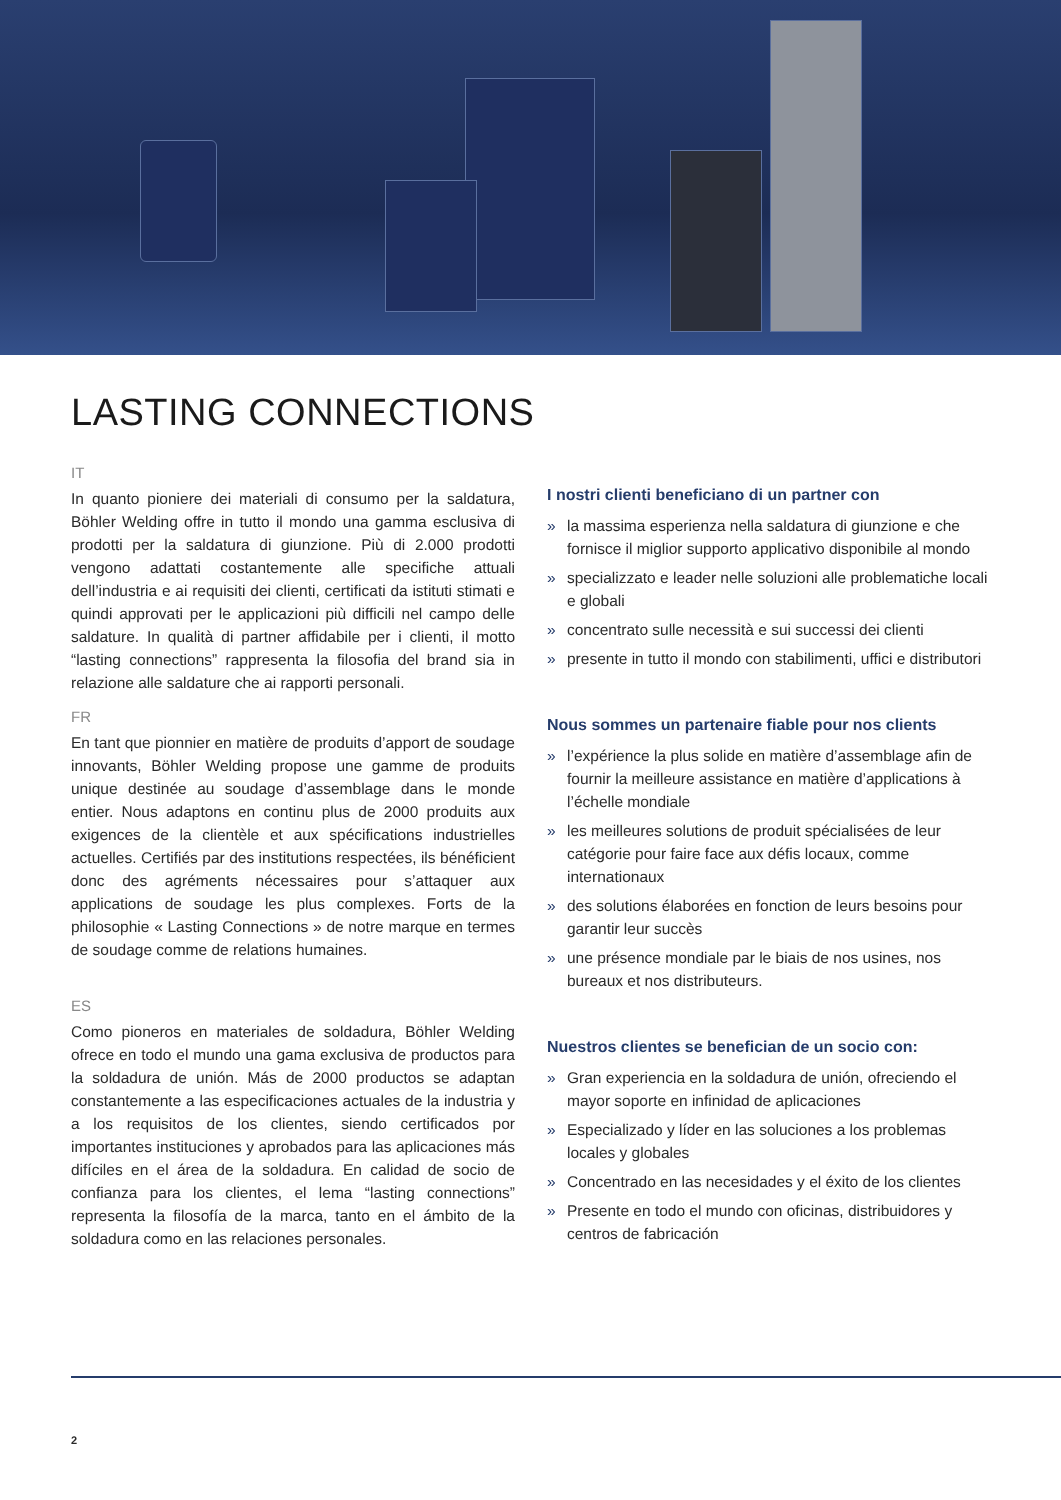LASTING CONNECTIONS
IT
In quanto pioniere dei materiali di consumo per la saldatura, Böhler Welding offre in tutto il mondo una gamma esclusiva di prodotti per la saldatura di giunzione. Più di 2.000 prodotti vengono adattati costantemente alle specifiche attuali dell’industria e ai requisiti dei clienti, certificati da istituti stimati e quindi approvati per le applicazioni più difficili nel campo delle saldature. In qualità di partner affidabile per i clienti, il motto “lasting connections” rappresenta la filosofia del brand sia in relazione alle saldature che ai rapporti personali.
FR
En tant que pionnier en matière de produits d’apport de soudage innovants, Böhler Welding propose une gamme de produits unique destinée au soudage d’assemblage dans le monde entier. Nous adaptons en continu plus de 2000 produits aux exigences de la clientèle et aux spécifications industrielles actuelles. Certifiés par des institutions respectées, ils bénéficient donc des agréments nécessaires pour s’attaquer aux applications de soudage les plus complexes. Forts de la philosophie « Lasting Connections » de notre marque en termes de soudage comme de relations humaines.
ES
Como pioneros en materiales de soldadura, Böhler Welding ofrece en todo el mundo una gama exclusiva de productos para la soldadura de unión. Más de 2000 productos se adaptan constantemente a las especificaciones actuales de la industria y a los requisitos de los clientes, siendo certificados por importantes instituciones y aprobados para las aplicaciones más difíciles en el área de la soldadura. En calidad de socio de confianza para los clientes, el lema “lasting connections” representa la filosofía de la marca, tanto en el ámbito de la soldadura como en las relaciones personales.
I nostri clienti beneficiano di un partner con
» la massima esperienza nella saldatura di giunzione e che fornisce il miglior supporto applicativo disponibile al mondo
» specializzato e leader nelle soluzioni alle problematiche locali e globali
» concentrato sulle necessità e sui successi dei clienti
» presente in tutto il mondo con stabilimenti, uffici e distributori
Nous sommes un partenaire fiable pour nos clients
» l’expérience la plus solide en matière d’assemblage afin de fournir la meilleure assistance en matière d’applications à l’échelle mondiale
» les meilleures solutions de produit spécialisées de leur catégorie pour faire face aux défis locaux, comme internationaux
» des solutions élaborées en fonction de leurs besoins pour garantir leur succès
» une présence mondiale par le biais de nos usines, nos bureaux et nos distributeurs.
Nuestros clientes se benefician de un socio con:
» Gran experiencia en la soldadura de unión, ofreciendo el mayor soporte en infinidad de aplicaciones
» Especializado y líder en las soluciones a los problemas locales y globales
» Concentrado en las necesidades y el éxito de los clientes
» Presente en todo el mundo con oficinas, distribuidores y centros de fabricación
2